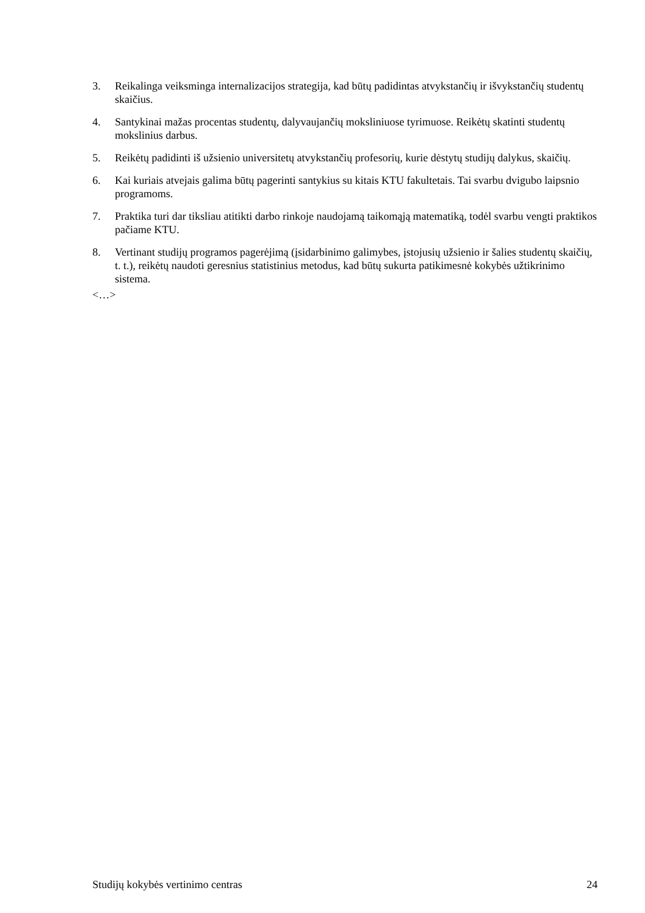3. Reikalinga veiksminga internalizacijos strategija, kad būtų padidintas atvykstančių ir išvykstančių studentų skaičius.
4. Santykinai mažas procentas studentų, dalyvaujančių moksliniuose tyrimuose. Reikėtų skatinti studentų mokslinius darbus.
5. Reikėtų padidinti iš užsienio universitetų atvykstančių profesorių, kurie dėstytų studijų dalykus, skaičių.
6. Kai kuriais atvejais galima būtų pagerinti santykius su kitais KTU fakultetais. Tai svarbu dvigubo laipsnio programoms.
7. Praktika turi dar tiksliau atitikti darbo rinkoje naudojamą taikomąją matematiką, todėl svarbu vengti praktikos pačiame KTU.
8. Vertinant studijų programos pagerėjimą (įsidarbinimo galimybes, įstojusių užsienio ir šalies studentų skaičių, t. t.), reikėtų naudoti geresnius statistinius metodus, kad būtų sukurta patikimesnė kokybės užtikrinimo sistema.
<…>
Studijų kokybės vertinimo centras 24